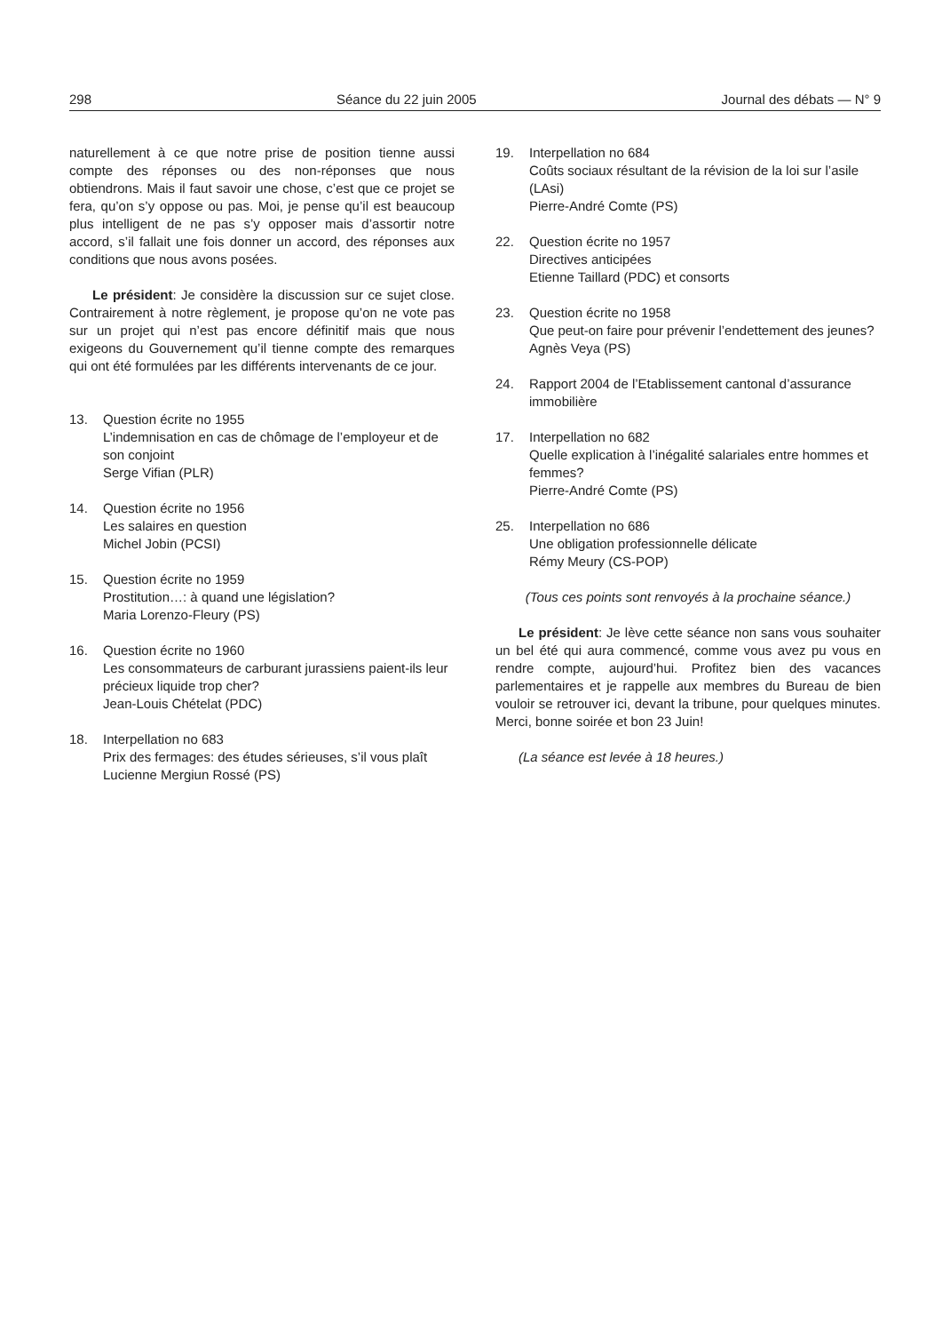298 Séance du 22 juin 2005 Journal des débats — N° 9
naturellement à ce que notre prise de position tienne aussi compte des réponses ou des non-réponses que nous obtiendrons. Mais il faut savoir une chose, c’est que ce projet se fera, qu’on s’y oppose ou pas. Moi, je pense qu’il est beaucoup plus intelligent de ne pas s’y opposer mais d’assortir notre accord, s’il fallait une fois donner un accord, des réponses aux conditions que nous avons posées.
Le président: Je considère la discussion sur ce sujet close. Contrairement à notre règlement, je propose qu’on ne vote pas sur un projet qui n’est pas encore définitif mais que nous exigeons du Gouvernement qu’il tienne compte des remarques qui ont été formulées par les différents intervenants de ce jour.
13. Question écrite no 1955
L’indemnisation en cas de chômage de l’employeur et de son conjoint
Serge Vifian (PLR)
14. Question écrite no 1956
Les salaires en question
Michel Jobin (PCSI)
15. Question écrite no 1959
Prostitution…: à quand une législation?
Maria Lorenzo-Fleury (PS)
16. Question écrite no 1960
Les consommateurs de carburant jurassiens paient-ils leur précieux liquide trop cher?
Jean-Louis Chételat (PDC)
18. Interpellation no 683
Prix des fermages: des études sérieuses, s’il vous plaît
Lucienne Mergiun Rossé (PS)
19. Interpellation no 684
Coûts sociaux résultant de la révision de la loi sur l’asile (LAsi)
Pierre-André Comte (PS)
22. Question écrite no 1957
Directives anticipées
Etienne Taillard (PDC) et consorts
23. Question écrite no 1958
Que peut-on faire pour prévenir l’endettement des jeunes?
Agnès Veya (PS)
24. Rapport 2004 de l’Etablissement cantonal d’assurance immobilière
17. Interpellation no 682
Quelle explication à l’inégalité salariales entre hommes et femmes?
Pierre-André Comte (PS)
25. Interpellation no 686
Une obligation professionnelle délicate
Rémy Meury (CS-POP)
(Tous ces points sont renvoyés à la prochaine séance.)
Le président: Je lève cette séance non sans vous souhaiter un bel été qui aura commencé, comme vous avez pu vous en rendre compte, aujourd’hui. Profitez bien des vacances parlementaires et je rappelle aux membres du Bureau de bien vouloir se retrouver ici, devant la tribune, pour quelques minutes. Merci, bonne soirée et bon 23 Juin!
(La séance est levée à 18 heures.)